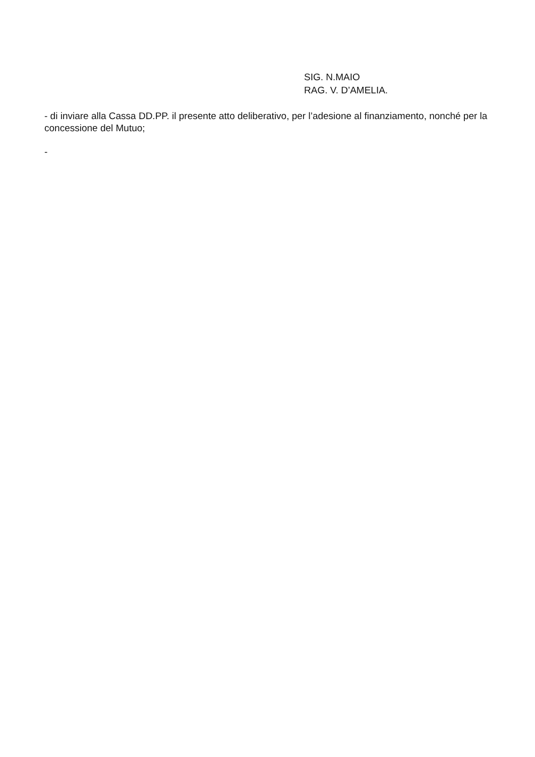SIG. N.MAIO
RAG. V. D’AMELIA.
- di inviare alla Cassa DD.PP. il presente atto deliberativo, per l’adesione al finanziamento, nonché per la concessione del Mutuo;
-